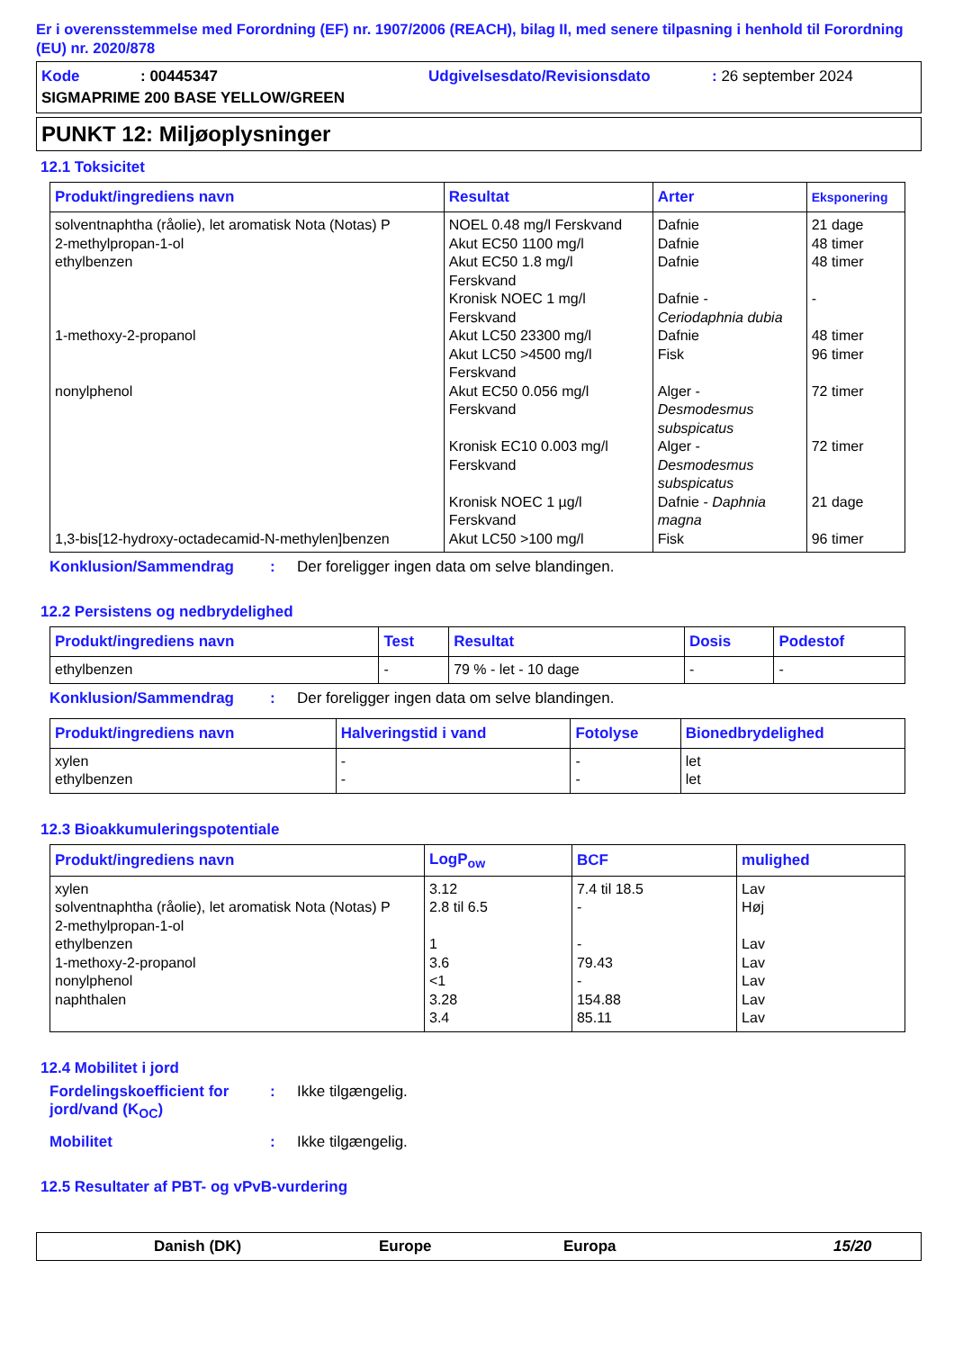Er i overensstemmelse med Forordning (EF) nr. 1907/2006 (REACH), bilag II, med senere tilpasning i henhold til Forordning (EU) nr. 2020/878
Kode: 00445347 Udgivelsesdato/Revisionsdato: 26 september 2024
SIGMAPRIME 200 BASE YELLOW/GREEN
PUNKT 12: Miljøoplysninger
12.1 Toksicitet
| Produkt/ingrediens navn | Resultat | Arter | Eksponering |
| --- | --- | --- | --- |
| solventnaphtha (råolie), let aromatisk Nota (Notas) P 2-methylpropan-1-ol ethylbenzen 1-methoxy-2-propanol nonylphenol 1,3-bis[12-hydroxy-octadecamid-N-methylen]benzen | NOEL 0.48 mg/l Ferskvand Akut EC50 1100 mg/l Akut EC50 1.8 mg/l Ferskvand Kronisk NOEC 1 mg/l Ferskvand Akut LC50 23300 mg/l Akut LC50 >4500 mg/l Ferskvand Akut EC50 0.056 mg/l Ferskvand Kronisk EC10 0.003 mg/l Ferskvand Kronisk NOEC 1 µg/l Ferskvand Akut LC50 >100 mg/l | Dafnie Dafnie Dafnie Dafnie - Ceriodaphnia dubia Dafnie Fisk Alger - Desmodesmus subspicatus Alger - Desmodesmus subspicatus Dafnie - Daphnia magna Fisk | 21 dage 48 timer 48 timer - 48 timer 96 timer 72 timer 72 timer 21 dage 96 timer |
Konklusion/Sammendrag: Der foreligger ingen data om selve blandingen.
12.2 Persistens og nedbrydelighed
| Produkt/ingrediens navn | Test | Resultat | Dosis | Podestof |
| --- | --- | --- | --- | --- |
| ethylbenzen | - | 79 % - let - 10 dage | - | - |
Konklusion/Sammendrag: Der foreligger ingen data om selve blandingen.
| Produkt/ingrediens navn | Halveringstid i vand | Fotolyse | Bionedbrydelighed |
| --- | --- | --- | --- |
| xylen ethylbenzen | - - | - - | let let |
12.3 Bioakkumuleringspotentiale
| Produkt/ingrediens navn | LogP<sub>ow</sub> | BCF | mulighed |
| --- | --- | --- | --- |
| xylen solventnaphtha (råolie), let aromatisk Nota (Notas) P 2-methylpropan-1-ol ethylbenzen 1-methoxy-2-propanol nonylphenol naphthalen | 3.12 2.8 til 6.5 1 3.6 <1 3.28 3.4 | 7.4 til 18.5 - - 79.43 - 154.88 85.11 | Lav Høj Lav Lav Lav Lav Lav |
12.4 Mobilitet i jord
Fordelingskoefficient for jord/vand (K<sub>OC</sub>): Ikke tilgængelig.
Mobilitet: Ikke tilgængelig.
12.5 Resultater af PBT- og vPvB-vurdering
Danish (DK) Europe Europa 15/20